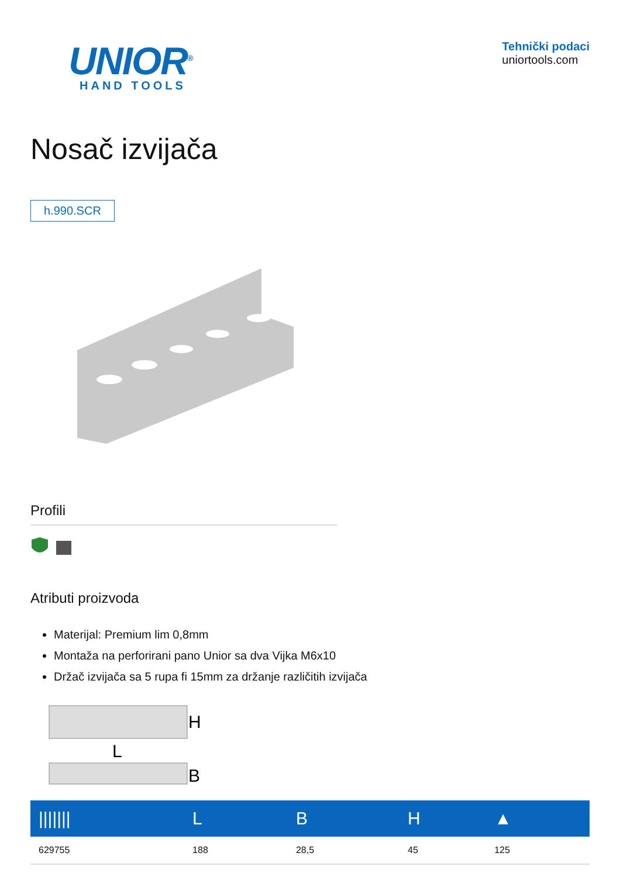UNIOR<sup>®</sup>
HAND TOOLS
Tehnički podaci
uniortools.com
Nosač izvijača
h.990.SCR
Profili
Atributi proizvoda
Materijal: Premium lim 0,8mm
Montaža na perforirani pano Unior sa dva Vijka M6x10
Držač izvijača sa 5 rupa fi 15mm za držanje različitih izvijača
H
L
B
| /////// | L | B | H | ▲ |
| --- | --- | --- | --- | --- |
| 629755 | 188 | 28,5 | 45 | 125 |